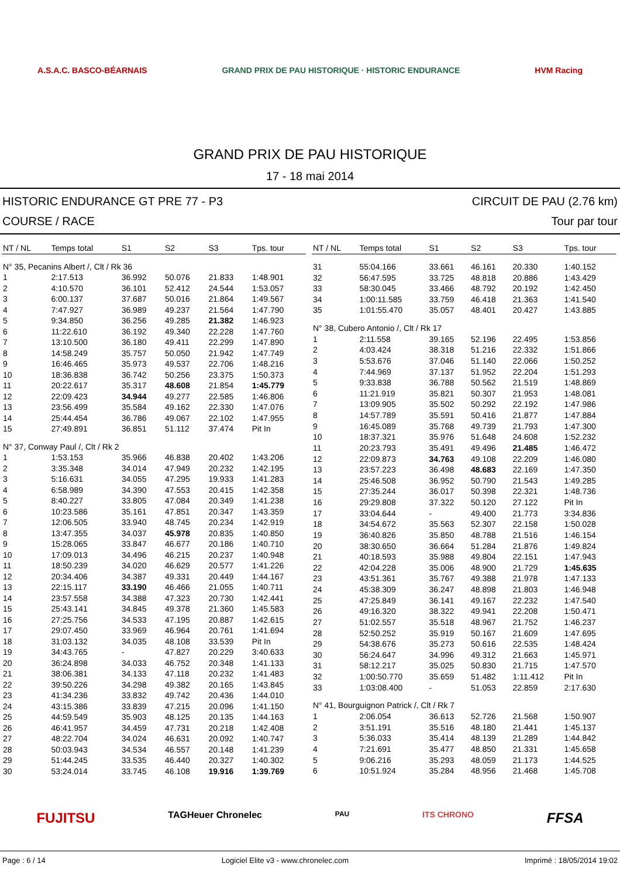A.S.A.C. BASCO-BÉARNAIS GRAND PRIX DE PAU HISTORIQUE · HISTORIC ENDURANCE HVM Racing
GRAND PRIX DE PAU HISTORIQUE
17 - 18 mai 2014
HISTORIC ENDURANCE GT PRE 77 - P3
COURSE / RACE
CIRCUIT DE PAU (2.76 km)
Tour par tour
| NT / NL | Temps total | S1 | S2 | S3 | Tps. tour |
| --- | --- | --- | --- | --- | --- |
| N° 35, Pecanins Albert /, Clt / Rk 36 | | | | | |
| 1 | 2:17.513 | 36.992 | 50.076 | 21.833 | 1:48.901 |
| 2 | 4:10.570 | 36.101 | 52.412 | 24.544 | 1:53.057 |
| 3 | 6:00.137 | 37.687 | 50.016 | 21.864 | 1:49.567 |
| 4 | 7:47.927 | 36.989 | 49.237 | 21.564 | 1:47.790 |
| 5 | 9:34.850 | 36.256 | 49.285 | 21.382 | 1:46.923 |
| 6 | 11:22.610 | 36.192 | 49.340 | 22.228 | 1:47.760 |
| 7 | 13:10.500 | 36.180 | 49.411 | 22.299 | 1:47.890 |
| 8 | 14:58.249 | 35.757 | 50.050 | 21.942 | 1:47.749 |
| 9 | 16:46.465 | 35.973 | 49.537 | 22.706 | 1:48.216 |
| 10 | 18:36.838 | 36.742 | 50.256 | 23.375 | 1:50.373 |
| 11 | 20:22.617 | 35.317 | 48.608 | 21.854 | 1:45.779 |
| 12 | 22:09.423 | 34.944 | 49.277 | 22.585 | 1:46.806 |
| 13 | 23:56.499 | 35.584 | 49.162 | 22.330 | 1:47.076 |
| 14 | 25:44.454 | 36.786 | 49.067 | 22.102 | 1:47.955 |
| 15 | 27:49.891 | 36.851 | 51.112 | 37.474 | Pit In |
| N° 37, Conway Paul /, Clt / Rk 2 | | | | | |
| 1 | 1:53.153 | 35.966 | 46.838 | 20.402 | 1:43.206 |
| 2 | 3:35.348 | 34.014 | 47.949 | 20.232 | 1:42.195 |
| 3 | 5:16.631 | 34.055 | 47.295 | 19.933 | 1:41.283 |
| 4 | 6:58.989 | 34.390 | 47.553 | 20.415 | 1:42.358 |
| 5 | 8:40.227 | 33.805 | 47.084 | 20.349 | 1:41.238 |
| 6 | 10:23.586 | 35.161 | 47.851 | 20.347 | 1:43.359 |
| 7 | 12:06.505 | 33.940 | 48.745 | 20.234 | 1:42.919 |
| 8 | 13:47.355 | 34.037 | 45.978 | 20.835 | 1:40.850 |
| 9 | 15:28.065 | 33.847 | 46.677 | 20.186 | 1:40.710 |
| 10 | 17:09.013 | 34.496 | 46.215 | 20.237 | 1:40.948 |
| 11 | 18:50.239 | 34.020 | 46.629 | 20.577 | 1:41.226 |
| 12 | 20:34.406 | 34.387 | 49.331 | 20.449 | 1:44.167 |
| 13 | 22:15.117 | 33.190 | 46.466 | 21.055 | 1:40.711 |
| 14 | 23:57.558 | 34.388 | 47.323 | 20.730 | 1:42.441 |
| 15 | 25:43.141 | 34.845 | 49.378 | 21.360 | 1:45.583 |
| 16 | 27:25.756 | 34.533 | 47.195 | 20.887 | 1:42.615 |
| 17 | 29:07.450 | 33.969 | 46.964 | 20.761 | 1:41.694 |
| 18 | 31:03.132 | 34.035 | 48.108 | 33.539 | Pit In |
| 19 | 34:43.765 | - | 47.827 | 20.229 | 3:40.633 |
| 20 | 36:24.898 | 34.033 | 46.752 | 20.348 | 1:41.133 |
| 21 | 38:06.381 | 34.133 | 47.118 | 20.232 | 1:41.483 |
| 22 | 39:50.226 | 34.298 | 49.382 | 20.165 | 1:43.845 |
| 23 | 41:34.236 | 33.832 | 49.742 | 20.436 | 1:44.010 |
| 24 | 43:15.386 | 33.839 | 47.215 | 20.096 | 1:41.150 |
| 25 | 44:59.549 | 35.903 | 48.125 | 20.135 | 1:44.163 |
| 26 | 46:41.957 | 34.459 | 47.731 | 20.218 | 1:42.408 |
| 27 | 48:22.704 | 34.024 | 46.631 | 20.092 | 1:40.747 |
| 28 | 50:03.943 | 34.534 | 46.557 | 20.148 | 1:41.239 |
| 29 | 51:44.245 | 33.535 | 46.440 | 20.327 | 1:40.302 |
| 30 | 53:24.014 | 33.745 | 46.108 | 19.916 | 1:39.769 |
| NT / NL | Temps total | S1 | S2 | S3 | Tps. tour |
| --- | --- | --- | --- | --- | --- |
| 31 | 55:04.166 | 33.661 | 46.161 | 20.330 | 1:40.152 |
| 32 | 56:47.595 | 33.725 | 48.818 | 20.886 | 1:43.429 |
| 33 | 58:30.045 | 33.466 | 48.792 | 20.192 | 1:42.450 |
| 34 | 1:00:11.585 | 33.759 | 46.418 | 21.363 | 1:41.540 |
| 35 | 1:01:55.470 | 35.057 | 48.401 | 20.427 | 1:43.885 |
| N° 38, Cubero Antonio /, Clt / Rk 17 | | | | | |
| 1 | 2:11.558 | 39.165 | 52.196 | 22.495 | 1:53.856 |
| 2 | 4:03.424 | 38.318 | 51.216 | 22.332 | 1:51.866 |
| 3 | 5:53.676 | 37.046 | 51.140 | 22.066 | 1:50.252 |
| 4 | 7:44.969 | 37.137 | 51.952 | 22.204 | 1:51.293 |
| 5 | 9:33.838 | 36.788 | 50.562 | 21.519 | 1:48.869 |
| 6 | 11:21.919 | 35.821 | 50.307 | 21.953 | 1:48.081 |
| 7 | 13:09.905 | 35.502 | 50.292 | 22.192 | 1:47.986 |
| 8 | 14:57.789 | 35.591 | 50.416 | 21.877 | 1:47.884 |
| 9 | 16:45.089 | 35.768 | 49.739 | 21.793 | 1:47.300 |
| 10 | 18:37.321 | 35.976 | 51.648 | 24.608 | 1:52.232 |
| 11 | 20:23.793 | 35.491 | 49.496 | 21.485 | 1:46.472 |
| 12 | 22:09.873 | 34.763 | 49.108 | 22.209 | 1:46.080 |
| 13 | 23:57.223 | 36.498 | 48.683 | 22.169 | 1:47.350 |
| 14 | 25:46.508 | 36.952 | 50.790 | 21.543 | 1:49.285 |
| 15 | 27:35.244 | 36.017 | 50.398 | 22.321 | 1:48.736 |
| 16 | 29:29.808 | 37.322 | 50.120 | 27.122 | Pit In |
| 17 | 33:04.644 | - | 49.400 | 21.773 | 3:34.836 |
| 18 | 34:54.672 | 35.563 | 52.307 | 22.158 | 1:50.028 |
| 19 | 36:40.826 | 35.850 | 48.788 | 21.516 | 1:46.154 |
| 20 | 38:30.650 | 36.664 | 51.284 | 21.876 | 1:49.824 |
| 21 | 40:18.593 | 35.988 | 49.804 | 22.151 | 1:47.943 |
| 22 | 42:04.228 | 35.006 | 48.900 | 21.729 | 1:45.635 |
| 23 | 43:51.361 | 35.767 | 49.388 | 21.978 | 1:47.133 |
| 24 | 45:38.309 | 36.247 | 48.898 | 21.803 | 1:46.948 |
| 25 | 47:25.849 | 36.141 | 49.167 | 22.232 | 1:47.540 |
| 26 | 49:16.320 | 38.322 | 49.941 | 22.208 | 1:50.471 |
| 27 | 51:02.557 | 35.518 | 48.967 | 21.752 | 1:46.237 |
| 28 | 52:50.252 | 35.919 | 50.167 | 21.609 | 1:47.695 |
| 29 | 54:38.676 | 35.273 | 50.616 | 22.535 | 1:48.424 |
| 30 | 56:24.647 | 34.996 | 49.312 | 21.663 | 1:45.971 |
| 31 | 58:12.217 | 35.025 | 50.830 | 21.715 | 1:47.570 |
| 32 | 1:00:50.770 | 35.659 | 51.482 | 1:11.412 | Pit In |
| 33 | 1:03:08.400 | - | 51.053 | 22.859 | 2:17.630 |
| N° 41, Bourguignon Patrick /, Clt / Rk 7 | | | | | |
| 1 | 2:06.054 | 36.613 | 52.726 | 21.568 | 1:50.907 |
| 2 | 3:51.191 | 35.516 | 48.180 | 21.441 | 1:45.137 |
| 3 | 5:36.033 | 35.414 | 48.139 | 21.289 | 1:44.842 |
| 4 | 7:21.691 | 35.477 | 48.850 | 21.331 | 1:45.658 |
| 5 | 9:06.216 | 35.293 | 48.059 | 21.173 | 1:44.525 |
| 6 | 10:51.924 | 35.284 | 48.956 | 21.468 | 1:45.708 |
FUJITSU TAGHeuer Chronelec PAU ITS CHRONO FFSA
Page : 6 / 14 Logiciel Elite v3 - www.chronelec.com Imprimé : 18/05/2014 19:02